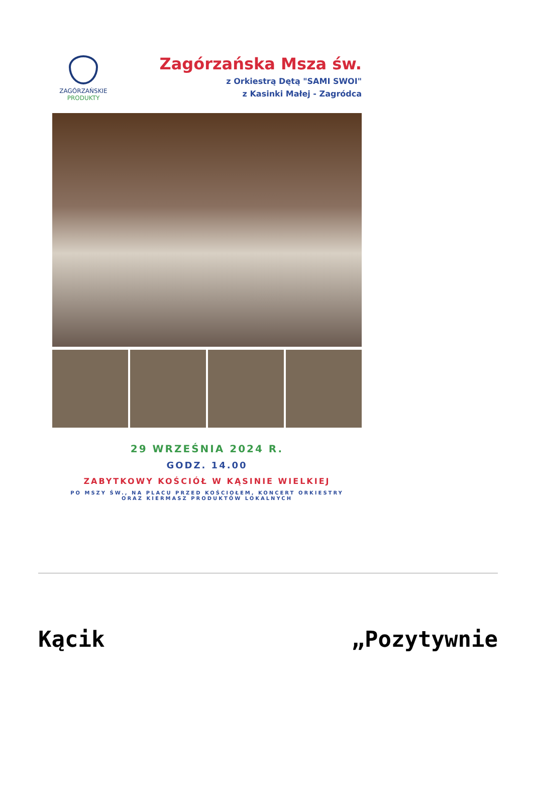ZAGÓRZAŃSKIE
PRODUKTY
Zagórzańska Msza św.
z Orkiestrą Dętą "SAMI SWOI"
z Kasinki Małej - Zagródca
29 WRZEŚNIA 2024 R.
GODZ. 14.00
ZABYTKOWY KOŚCIÓŁ W KĄSINIE WIELKIEJ
PO MSZY ŚW., NA PLACU PRZED KOŚCIOŁEM, KONCERT ORKIESTRY
ORAZ KIERMASZ PRODUKTÓW LOKALNYCH
Kącik „Pozytywnie